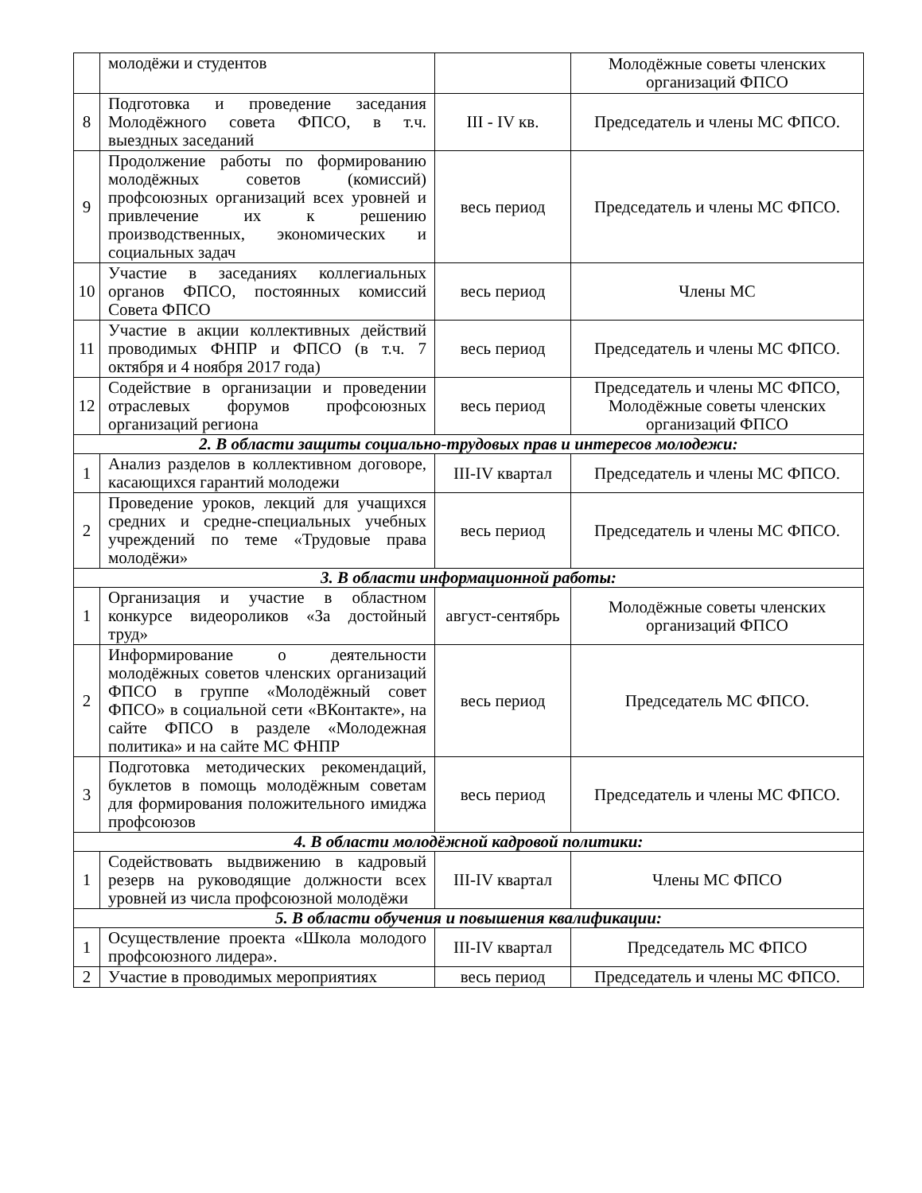| | молодёжи и студентов | | Молодёжные советы членских организаций ФПСО |
| 8 | Подготовка и проведение заседания Молодёжного совета ФПСО, в т.ч. выездных заседаний | III - IV кв. | Председатель и члены МС ФПСО. |
| 9 | Продолжение работы по формированию молодёжных советов (комиссий) профсоюзных организаций всех уровней и привлечение их к решению производственных, экономических и социальных задач | весь период | Председатель и члены МС ФПСО. |
| 10 | Участие в заседаниях коллегиальных органов ФПСО, постоянных комиссий Совета ФПСО | весь период | Члены МС |
| 11 | Участие в акции коллективных действий проводимых ФНПР и ФПСО (в т.ч. 7 октября и 4 ноября 2017 года) | весь период | Председатель и члены МС ФПСО. |
| 12 | Содействие в организации и проведении отраслевых форумов профсоюзных организаций региона | весь период | Председатель и члены МС ФПСО, Молодёжные советы членских организаций ФПСО |
| 2. В области защиты социально-трудовых прав и интересов молодежи: | | | |
| 1 | Анализ разделов в коллективном договоре, касающихся гарантий молодежи | III-IV квартал | Председатель и члены МС ФПСО. |
| 2 | Проведение уроков, лекций для учащихся средних и средне-специальных учебных учреждений по теме «Трудовые права молодёжи» | весь период | Председатель и члены МС ФПСО. |
| 3. В области информационной работы: | | | |
| 1 | Организация и участие в областном конкурсе видеороликов «За достойный труд» | август-сентябрь | Молодёжные советы членских организаций ФПСО |
| 2 | Информирование о деятельности молодёжных советов членских организаций ФПСО в группе «Молодёжный совет ФПСО» в социальной сети «ВКонтакте», на сайте ФПСО в разделе «Молодежная политика» и на сайте МС ФНПР | весь период | Председатель МС ФПСО. |
| 3 | Подготовка методических рекомендаций, буклетов в помощь молодёжным советам для формирования положительного имиджа профсоюзов | весь период | Председатель и члены МС ФПСО. |
| 4. В области молодёжной кадровой политики: | | | |
| 1 | Содействовать выдвижению в кадровый резерв на руководящие должности всех уровней из числа профсоюзной молодёжи | III-IV квартал | Члены МС ФПСО |
| 5. В области обучения и повышения квалификации: | | | |
| 1 | Осуществление проекта «Школа молодого профсоюзного лидера». | III-IV квартал | Председатель МС ФПСО |
| 2 | Участие в проводимых мероприятиях | весь период | Председатель и члены МС ФПСО. |